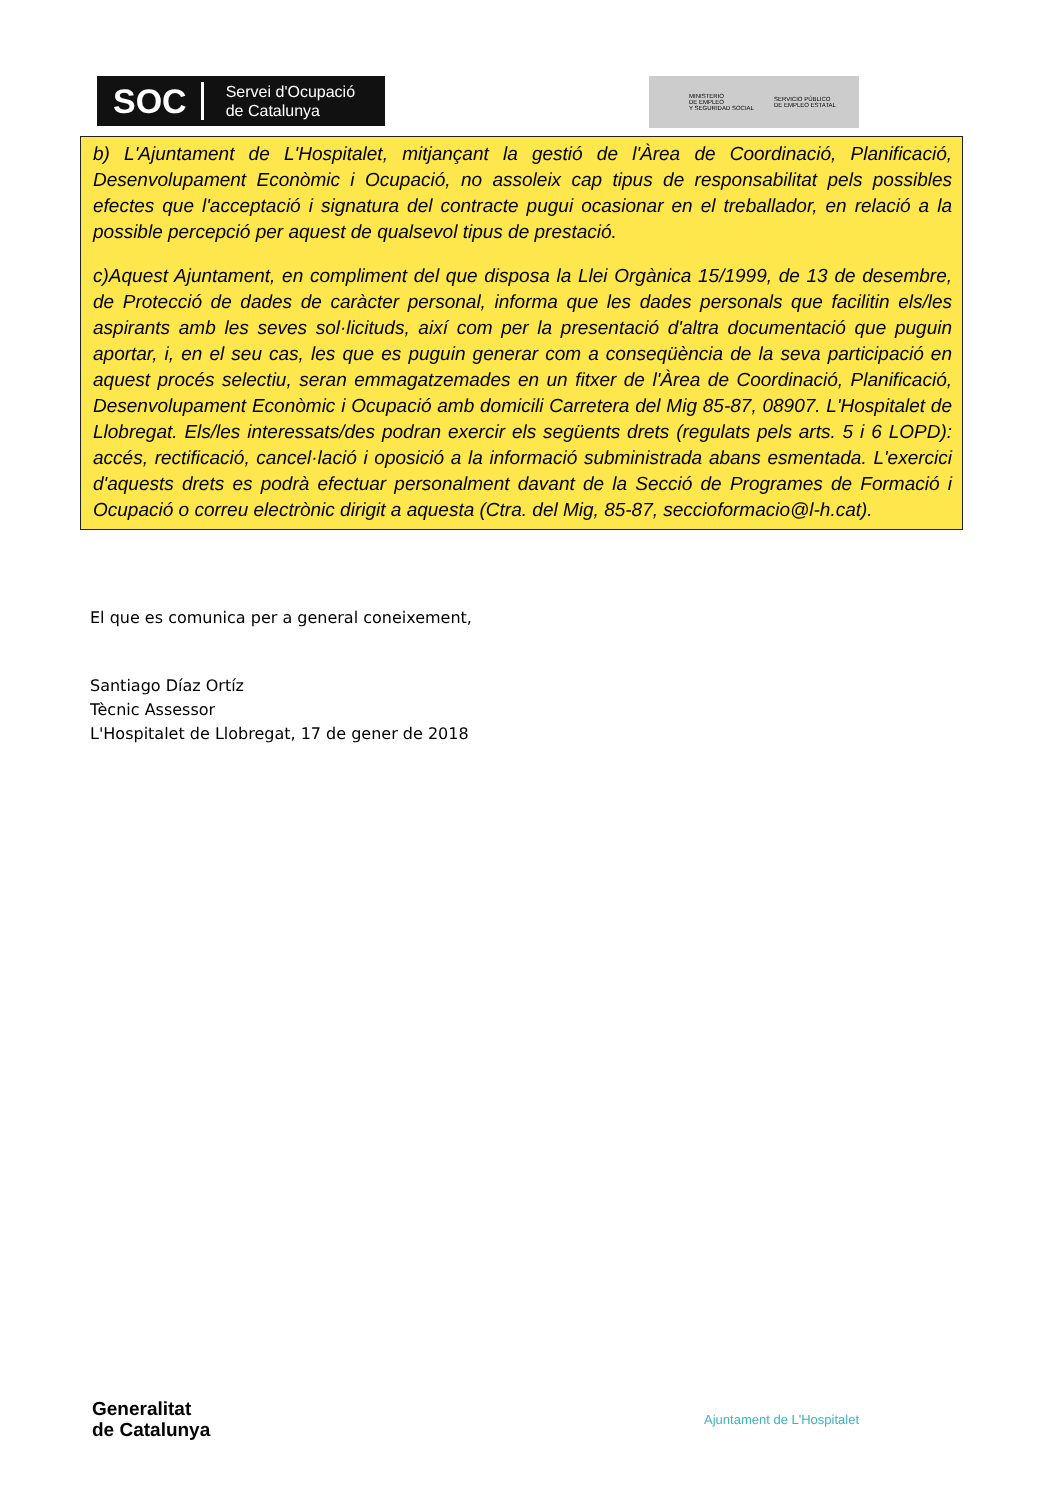SOC Servei d'Ocupació
de Catalunya
MINISTERIO
DE EMPLEO
Y SEGURIDAD SOCIAL
SERVICIO PÚBLICO
DE EMPLEO ESTATAL
b) L'Ajuntament de L'Hospitalet, mitjançant la gestió de l'Àrea de Coordinació, Planificació, Desenvolupament Econòmic i Ocupació, no assoleix cap tipus de responsabilitat pels possibles efectes que l'acceptació i signatura del contracte pugui ocasionar en el treballador, en relació a la possible percepció per aquest de qualsevol tipus de prestació.
c)Aquest Ajuntament, en compliment del que disposa la Llei Orgànica 15/1999, de 13 de desembre, de Protecció de dades de caràcter personal, informa que les dades personals que facilitin els/les aspirants amb les seves sol·licituds, així com per la presentació d'altra documentació que puguin aportar, i, en el seu cas, les que es puguin generar com a conseqüència de la seva participació en aquest procés selectiu, seran emmagatzemades en un fitxer de l'Àrea de Coordinació, Planificació, Desenvolupament Econòmic i Ocupació amb domicili Carretera del Mig 85-87, 08907. L'Hospitalet de Llobregat. Els/les interessats/des podran exercir els següents drets (regulats pels arts. 5 i 6 LOPD): accés, rectificació, cancel·lació i oposició a la informació subministrada abans esmentada. L'exercici d'aquests drets es podrà efectuar personalment davant de la Secció de Programes de Formació i Ocupació o correu electrònic dirigit a aquesta (Ctra. del Mig, 85-87, seccioformacio@l-h.cat).
El que es comunica per a general coneixement,
Santiago Díaz Ortíz
Tècnic Assessor
L'Hospitalet de Llobregat, 17 de gener de 2018
Generalitat
de Catalunya
Ajuntament de L'Hospitalet